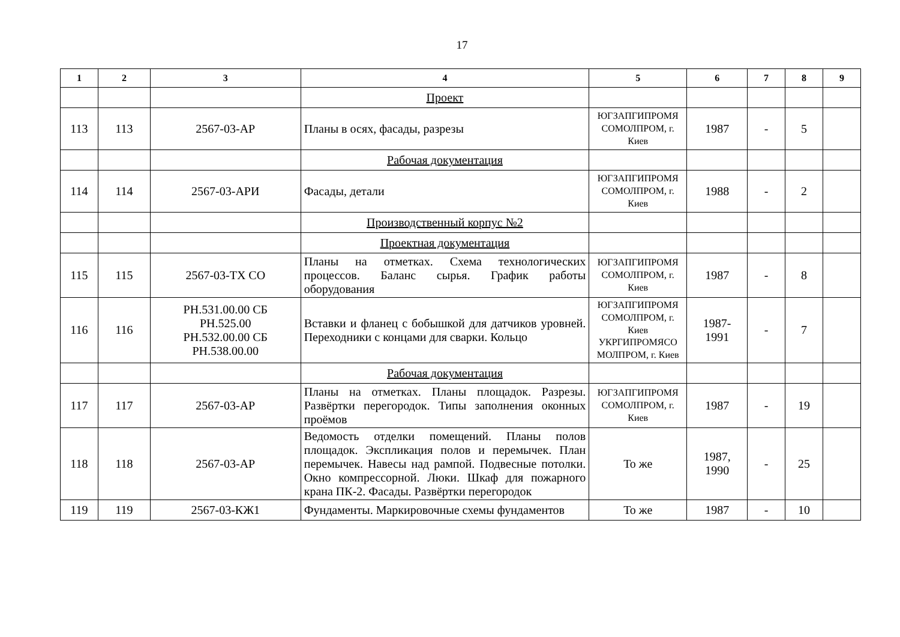17
| 1 | 2 | 3 | 4 | 5 | 6 | 7 | 8 | 9 |
| --- | --- | --- | --- | --- | --- | --- | --- | --- |
| | | | Проект | | | | | |
| 113 | 113 | 2567-03-АР | Планы в осях, фасады, разрезы | ЮГЗАПГИПРОМЯ СОМОЛПРОМ, г. Киев | 1987 | - | 5 | |
| | | | Рабочая документация | | | | | |
| 114 | 114 | 2567-03-АРИ | Фасады, детали | ЮГЗАПГИПРОМЯ СОМОЛПРОМ, г. Киев | 1988 | - | 2 | |
| | | | Производственный корпус №2 | | | | | |
| | | | Проектная документация | | | | | |
| 115 | 115 | 2567-03-ТХ СО | Планы на отметках. Схема технологических процессов. Баланс сырья. График работы оборудования | ЮГЗАПГИПРОМЯ СОМОЛПРОМ, г. Киев | 1987 | - | 8 | |
| 116 | 116 | РН.531.00.00 СБ РН.525.00 РН.532.00.00 СБ РН.538.00.00 | Вставки и фланец с бобышкой для датчиков уровней. Переходники с концами для сварки. Кольцо | ЮГЗАПГИПРОМЯ СОМОЛПРОМ, г. Киев УКРГИПРОМЯСО МОЛПРОМ, г. Киев | 1987- 1991 | - | 7 | |
| | | | Рабочая документация | | | | | |
| 117 | 117 | 2567-03-АР | Планы на отметках. Планы площадок. Разрезы. Развёртки перегородок. Типы заполнения оконных проёмов | ЮГЗАПГИПРОМЯ СОМОЛПРОМ, г. Киев | 1987 | - | 19 | |
| 118 | 118 | 2567-03-АР | Ведомость отделки помещений. Планы полов площадок. Экспликация полов и перемычек. План перемычек. Навесы над рампой. Подвесные потолки. Окно компрессорной. Люки. Шкаф для пожарного крана ПК-2. Фасады. Развёртки перегородок | То же | 1987, 1990 | - | 25 | |
| 119 | 119 | 2567-03-КЖ1 | Фундаменты. Маркировочные схемы фундаментов | То же | 1987 | - | 10 | |